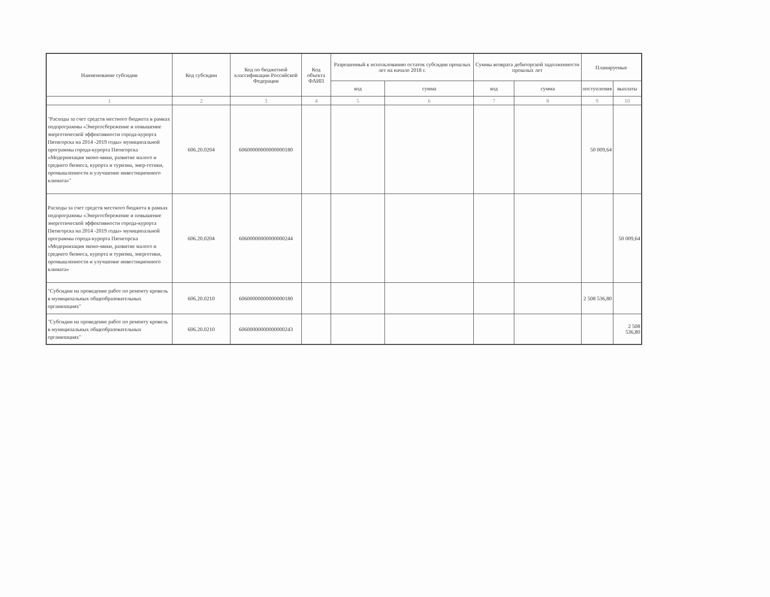| Наименование субсидии | Код субсидии | Код по бюджетной классификации Российской Федерации | Код объекта ФАИП | Разрешенный к использованию остаток субсидии прошлых лет на начало 2018 г. | | Суммы возврата дебиторской задолженности прошлых лет | | Планируемые | |
| --- | --- | --- | --- | --- | --- | --- | --- | --- | --- |
| | | | | код | сумма | код | сумма | поступления | выплаты |
| 1 | 2 | 3 | 4 | 5 | 6 | 7 | 8 | 9 | 10 |
| "Расходы за счет средств местного бюджета в рамках подпрограммы «Энергосбережение и повышение энергетической эффективности города-курорта Пятигорска на 2014 -2019 годы» муниципальной программы города-курорта Пятигорска «Модернизация эконо-мики, развитие малого и среднего бизнеса, курорта и туризма, энер-гетики, промышленности и улучшение инвестиционного климата»" | 606.20.0204 | 60600000000000000180 | | | | | | 50 009,64 | |
| Расходы за счет средств местного бюджета в рамках подпрограммы «Энергосбережение и повышение энергетической эффективности города-курорта Пятигорска на 2014 -2019 годы» муниципальной программы города-курорта Пятигорска «Модернизация эконо-мики, развитие малого и среднего бизнеса, курорта и туризма, энергетики, промышленности и улучшение инвестиционного климата» | 606.20.0204 | 60600000000000000244 | | | | | | | 50 009,64 |
| "Субсидии на проведение работ по ремонту кровель в муниципальных общеобразовательных организациях" | 606.20.0210 | 60600000000000000180 | | | | | | 2 508 536,80 | |
| "Субсидии на проведение работ по ремонту кровель в муниципальных общеобразовательных организациях" | 606.20.0210 | 60600000000000000243 | | | | | | | 2 508 536,80 |